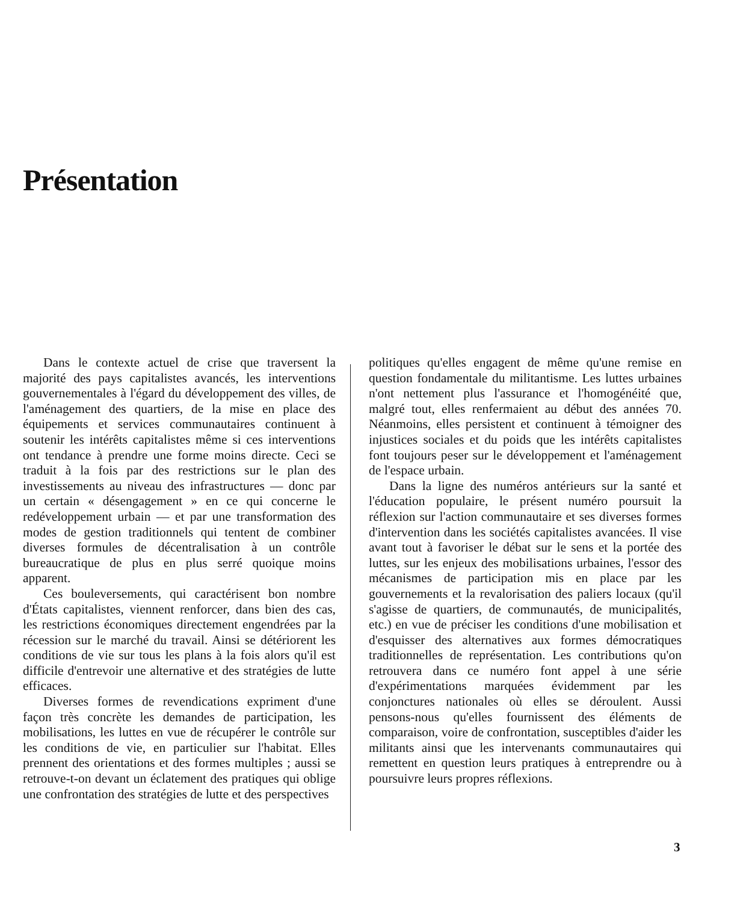Présentation
Dans le contexte actuel de crise que traversent la majorité des pays capitalistes avancés, les interventions gouvernementales à l'égard du développement des villes, de l'aménagement des quartiers, de la mise en place des équipements et services communautaires continuent à soutenir les intérêts capitalistes même si ces interventions ont tendance à prendre une forme moins directe. Ceci se traduit à la fois par des restrictions sur le plan des investissements au niveau des infrastructures — donc par un certain « désengagement » en ce qui concerne le redéveloppement urbain — et par une transformation des modes de gestion traditionnels qui tentent de combiner diverses formules de décentralisation à un contrôle bureaucratique de plus en plus serré quoique moins apparent.
Ces bouleversements, qui caractérisent bon nombre d'États capitalistes, viennent renforcer, dans bien des cas, les restrictions économiques directement engendrées par la récession sur le marché du travail. Ainsi se détériorent les conditions de vie sur tous les plans à la fois alors qu'il est difficile d'entrevoir une alternative et des stratégies de lutte efficaces.
Diverses formes de revendications expriment d'une façon très concrète les demandes de participation, les mobilisations, les luttes en vue de récupérer le contrôle sur les conditions de vie, en particulier sur l'habitat. Elles prennent des orientations et des formes multiples ; aussi se retrouve-t-on devant un éclatement des pratiques qui oblige une confrontation des stratégies de lutte et des perspectives
politiques qu'elles engagent de même qu'une remise en question fondamentale du militantisme. Les luttes urbaines n'ont nettement plus l'assurance et l'homogénéité que, malgré tout, elles renfermaient au début des années 70. Néanmoins, elles persistent et continuent à témoigner des injustices sociales et du poids que les intérêts capitalistes font toujours peser sur le développement et l'aménagement de l'espace urbain.
Dans la ligne des numéros antérieurs sur la santé et l'éducation populaire, le présent numéro poursuit la réflexion sur l'action communautaire et ses diverses formes d'intervention dans les sociétés capitalistes avancées. Il vise avant tout à favoriser le débat sur le sens et la portée des luttes, sur les enjeux des mobilisations urbaines, l'essor des mécanismes de participation mis en place par les gouvernements et la revalorisation des paliers locaux (qu'il s'agisse de quartiers, de communautés, de municipalités, etc.) en vue de préciser les conditions d'une mobilisation et d'esquisser des alternatives aux formes démocratiques traditionnelles de représentation. Les contributions qu'on retrouvera dans ce numéro font appel à une série d'expérimentations marquées évidemment par les conjonctures nationales où elles se déroulent. Aussi pensons-nous qu'elles fournissent des éléments de comparaison, voire de confrontation, susceptibles d'aider les militants ainsi que les intervenants communautaires qui remettent en question leurs pratiques à entreprendre ou à poursuivre leurs propres réflexions.
3